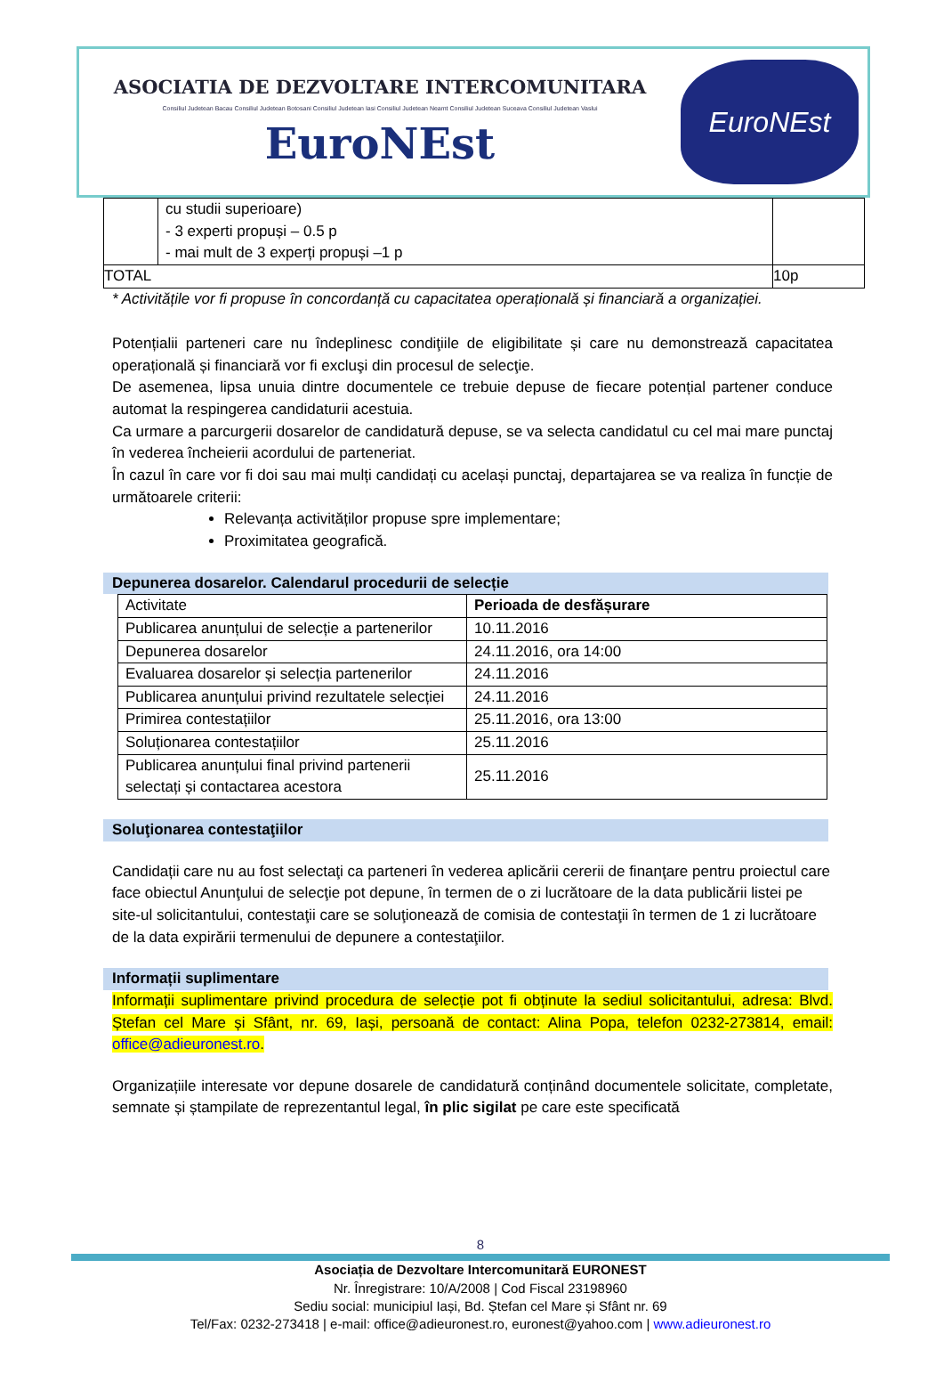ASOCIATIA DE DEZVOLTARE INTERCOMUNITARA
Consiliul Judetean Bacau Consiliul Judetean Botosani Consiliul Judetean Iasi Consiliul Judetean Neamt Consiliul Judetean Suceava Consiliul Judetean Vaslui
EuroNEst
EuroNEst
| | cu studii superioare) - 3 experti propuși – 0.5 p - mai mult de 3 experți propuși –1 p | |
| TOTAL | | 10p |
* Activitățile vor fi propuse în concordanță cu capacitatea operațională și financiară a organizației.
Potențialii parteneri care nu îndeplinesc condiţiile de eligibilitate și care nu demonstrează capacitatea operațională și financiară vor fi excluşi din procesul de selecţie.
De asemenea, lipsa unuia dintre documentele ce trebuie depuse de fiecare potențial partener conduce automat la respingerea candidaturii acestuia.
Ca urmare a parcurgerii dosarelor de candidatură depuse, se va selecta candidatul cu cel mai mare punctaj în vederea încheierii acordului de parteneriat.
În cazul în care vor fi doi sau mai mulți candidați cu același punctaj, departajarea se va realiza în funcție de următoarele criterii:
Relevanța activităților propuse spre implementare;
Proximitatea geografică.
Depunerea dosarelor. Calendarul procedurii de selecție
| Activitate | Perioada de desfășurare |
| Publicarea anunțului de selecție a partenerilor | 10.11.2016 |
| Depunerea dosarelor | 24.11.2016, ora 14:00 |
| Evaluarea dosarelor și selecția partenerilor | 24.11.2016 |
| Publicarea anunțului privind rezultatele selecției | 24.11.2016 |
| Primirea contestațiilor | 25.11.2016, ora 13:00 |
| Soluționarea contestațiilor | 25.11.2016 |
| Publicarea anunțului final privind partenerii selectați și contactarea acestora | 25.11.2016 |
Soluţionarea contestaţiilor
Candidații care nu au fost selectaţi ca parteneri în vederea aplicării cererii de finanţare pentru proiectul care face obiectul Anunţului de selecţie pot depune, în termen de o zi lucrătoare de la data publicării listei pe site-ul solicitantului, contestaţii care se soluţionează de comisia de contestaţii în termen de 1 zi lucrătoare de la data expirării termenului de depunere a contestaţiilor.
Informații suplimentare
Informații suplimentare privind procedura de selecție pot fi obținute la sediul solicitantului, adresa: Blvd. Ștefan cel Mare și Sfânt, nr. 69, Iași, persoană de contact: Alina Popa, telefon 0232-273814, email: office@adieuronest.ro.
Organizațiile interesate vor depune dosarele de candidatură conținând documentele solicitate, completate, semnate și ștampilate de reprezentantul legal, în plic sigilat pe care este specificată
8
Asociația de Dezvoltare Intercomunitară EURONEST
Nr. Înregistrare: 10/A/2008 | Cod Fiscal 23198960
Sediu social: municipiul Iași, Bd. Ștefan cel Mare și Sfânt nr. 69
Tel/Fax: 0232-273418 | e-mail: office@adieuronest.ro, euronest@yahoo.com | www.adieuronest.ro